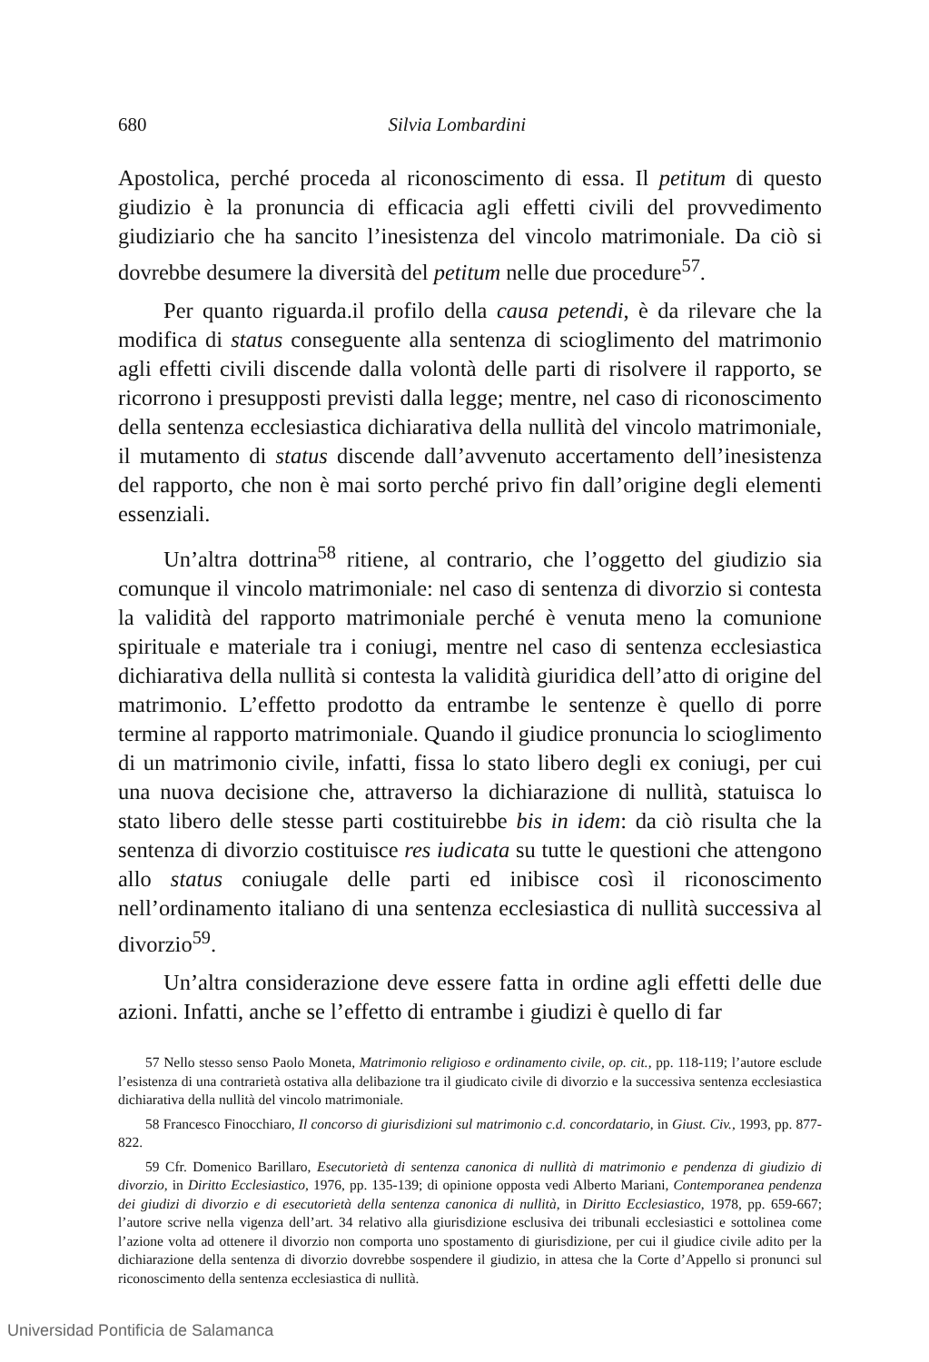680 Silvia Lombardini
Apostolica, perché proceda al riconoscimento di essa. Il petitum di questo giudizio è la pronuncia di efficacia agli effetti civili del provvedimento giudiziario che ha sancito l’inesistenza del vincolo matrimoniale. Da ciò si dovrebbe desumere la diversità del petitum nelle due procedure<sup>57</sup>.
Per quanto riguarda.il profilo della causa petendi, è da rilevare che la modifica di status conseguente alla sentenza di scioglimento del matrimonio agli effetti civili discende dalla volontà delle parti di risolvere il rapporto, se ricorrono i presupposti previsti dalla legge; mentre, nel caso di riconoscimento della sentenza ecclesiastica dichiarativa della nullità del vincolo matrimoniale, il mutamento di status discende dall’avvenuto accertamento dell’inesistenza del rapporto, che non è mai sorto perché privo fin dall’origine degli elementi essenziali.
Un’altra dottrina<sup>58</sup> ritiene, al contrario, che l’oggetto del giudizio sia comunque il vincolo matrimoniale: nel caso di sentenza di divorzio si contesta la validità del rapporto matrimoniale perché è venuta meno la comunione spirituale e materiale tra i coniugi, mentre nel caso di sentenza ecclesiastica dichiarativa della nullità si contesta la validità giuridica dell’atto di origine del matrimonio. L’effetto prodotto da entrambe le sentenze è quello di porre termine al rapporto matrimoniale. Quando il giudice pronuncia lo scioglimento di un matrimonio civile, infatti, fissa lo stato libero degli ex coniugi, per cui una nuova decisione che, attraverso la dichiarazione di nullità, statuisca lo stato libero delle stesse parti costituirebbe bis in idem: da ciò risulta che la sentenza di divorzio costituisce res iudicata su tutte le questioni che attengono allo status coniugale delle parti ed inibisce così il riconoscimento nell’ordinamento italiano di una sentenza ecclesiastica di nullità successiva al divorzio<sup>59</sup>.
Un’altra considerazione deve essere fatta in ordine agli effetti delle due azioni. Infatti, anche se l’effetto di entrambe i giudizi è quello di far
57 Nello stesso senso Paolo Moneta, Matrimonio religioso e ordinamento civile, op. cit., pp. 118-119; l’autore esclude l’esistenza di una contrarietà ostativa alla delibazione tra il giudicato civile di divorzio e la successiva sentenza ecclesiastica dichiarativa della nullità del vincolo matrimoniale.
58 Francesco Finocchiaro, Il concorso di giurisdizioni sul matrimonio c.d. concordatario, in Giust. Civ., 1993, pp. 877-822.
59 Cfr. Domenico Barillaro, Esecutorietà di sentenza canonica di nullità di matrimonio e pendenza di giudizio di divorzio, in Diritto Ecclesiastico, 1976, pp. 135-139; di opinione opposta vedi Alberto Mariani, Contemporanea pendenza dei giudizi di divorzio e di esecutorietà della sentenza canonica di nullità, in Diritto Ecclesiastico, 1978, pp. 659-667; l’autore scrive nella vigenza dell’art. 34 relativo alla giurisdizione esclusiva dei tribunali ecclesiastici e sottolinea come l’azione volta ad ottenere il divorzio non comporta uno spostamento di giurisdizione, per cui il giudice civile adito per la dichiarazione della sentenza di divorzio dovrebbe sospendere il giudizio, in attesa che la Corte d’Appello si pronunci sul riconoscimento della sentenza ecclesiastica di nullità.
Universidad Pontificia de Salamanca